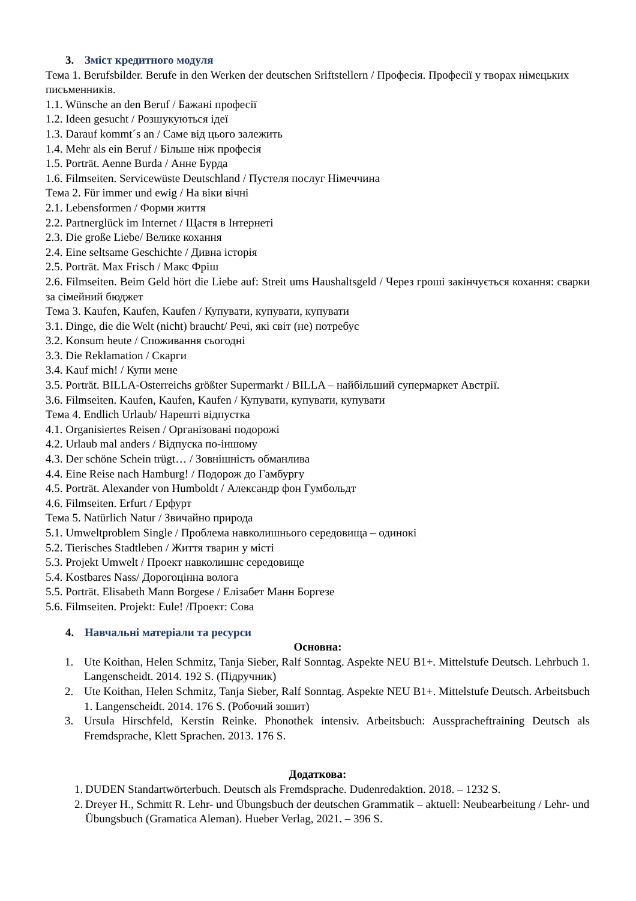3. Зміст кредитного модуля
Тема 1. Berufsbilder. Berufe in den Werken der deutschen Sriftstellern / Професія. Професії у творах німецьких письменників.
1.1. Wünsche an den Beruf / Бажані професії
1.2. Ideen gesucht / Розшукуються ідеї
1.3. Darauf kommt´s an / Саме від цього залежить
1.4. Mehr als ein Beruf / Більше ніж професія
1.5. Porträt. Aenne Burda / Анне Бурда
1.6. Filmseiten. Servicewüste Deutschland / Пустеля послуг Німеччина
Тема 2. Für immer und ewig / На віки вічні
2.1. Lebensformen / Форми життя
2.2. Partnerglück im Internet / Щастя в Інтернеті
2.3. Die große Liebe/ Велике кохання
2.4. Eine seltsame Geschichte / Дивна історія
2.5. Porträt. Max Frisch / Макс Фріш
2.6. Filmseiten. Beim Geld hört die Liebe auf: Streit ums Haushaltsgeld / Через гроші закінчується кохання: сварки за сімейний бюджет
Тема 3. Kaufen, Kaufen, Kaufen / Купувати, купувати, купувати
3.1. Dinge, die die Welt (nicht) braucht/ Речі, які світ (не) потребує
3.2. Konsum heute / Споживання сьогодні
3.3. Die Reklamation / Скарги
3.4. Kauf mich! / Купи мене
3.5. Porträt. BILLA-Osterreichs größter Supermarkt / BILLA – найбільший супермаркет Австрії.
3.6. Filmseiten. Kaufen, Kaufen, Kaufen / Купувати, купувати, купувати
Тема 4. Endlich Urlaub/ Нарешті відпустка
4.1. Organisiertes Reisen / Організовані подорожі
4.2. Urlaub mal anders / Відпуска по-іншому
4.3. Der schöne Schein trügt… / Зовнішність обманлива
4.4. Eine Reise nach Hamburg! / Подорож до Гамбургу
4.5. Porträt. Alexander von Humboldt / Александр фон Гумбольдт
4.6. Filmseiten. Erfurt / Ерфурт
Тема 5. Natürlich Natur / Звичайно природа
5.1. Umweltproblem Single / Проблема навколишнього середовища – одинокі
5.2. Tierisches Stadtleben / Життя тварин у місті
5.3. Projekt Umwelt / Проект навколишнє середовище
5.4. Kostbares Nass/ Дорогоцінна волога
5.5. Porträt. Elisabeth Mann Borgese / Елізабет Манн Боргезе
5.6. Filmseiten. Projekt: Eule! /Проект: Сова
4. Навчальні матеріали та ресурси
Основна:
1. Ute Koithan, Helen Schmitz, Tanja Sieber, Ralf Sonntag. Aspekte NEU B1+. Mittelstufe Deutsch. Lehrbuch 1. Langenscheidt. 2014. 192 S. (Підручник)
2. Ute Koithan, Helen Schmitz, Tanja Sieber, Ralf Sonntag. Aspekte NEU B1+. Mittelstufe Deutsch. Arbeitsbuch 1. Langenscheidt. 2014. 176 S. (Робочий зошит)
3. Ursula Hirschfeld, Kerstin Reinke. Phonothek intensiv. Arbeitsbuch: Ausspracheftraining Deutsch als Fremdsprache, Klett Sprachen. 2013. 176 S.
Додаткова:
1. DUDEN Standartwörterbuch. Deutsch als Fremdsprache. Dudenredaktion. 2018. – 1232 S.
2. Dreyer H., Schmitt R. Lehr- und Übungsbuch der deutschen Grammatik – aktuell: Neubearbeitung / Lehr- und Übungsbuch (Gramatica Aleman). Hueber Verlag, 2021. – 396 S.